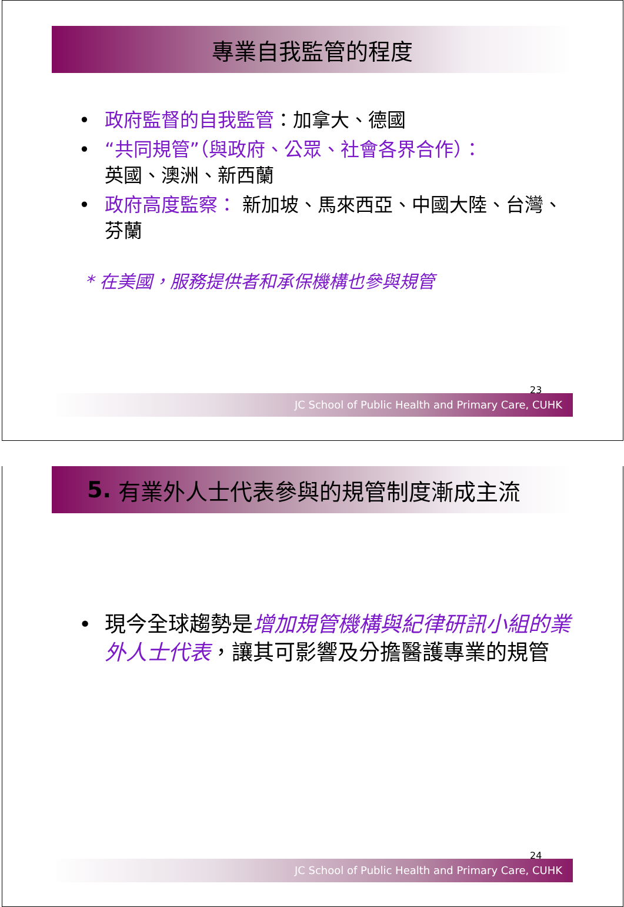專業自我監管的程度
• 政府監督的自我監管：加拿大、德國
• “共同規管”（與政府、公眾、社會各界合作）：
英國、澳洲、新西蘭
• 政府高度監察： 新加坡、馬來西亞、中國大陸、台灣、芬蘭
* 在美國，服務提供者和承保機構也參與規管
23
JC School of Public Health and Primary Care, CUHK
5. 有業外人士代表參與的規管制度漸成主流
• 現今全球趨勢是增加規管機構與紀律研訊小組的業外人士代表，讓其可影響及分擔醫護專業的規管
24
JC School of Public Health and Primary Care, CUHK